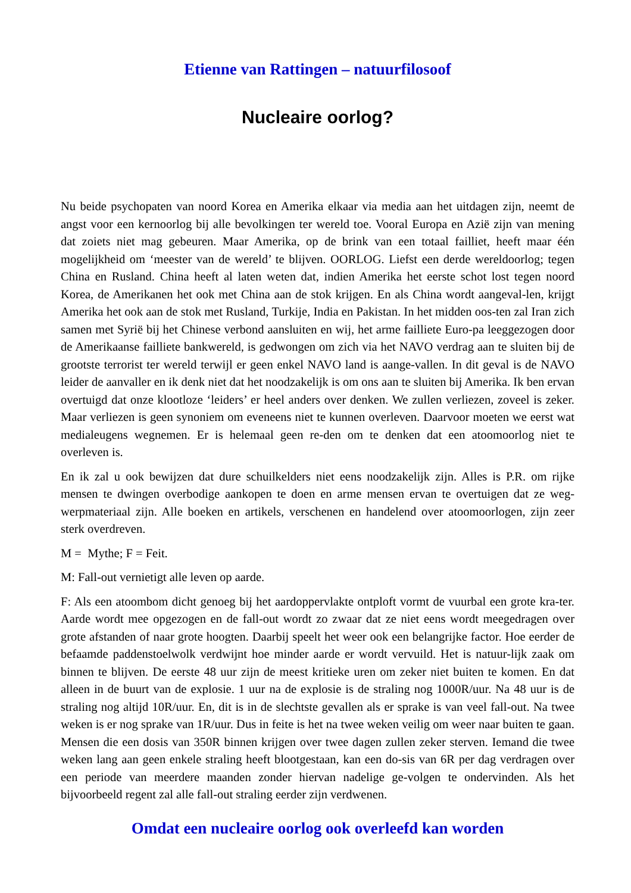Etienne van Rattingen – natuurfilosoof
Nucleaire oorlog?
Nu beide psychopaten van noord Korea en Amerika elkaar via media aan het uitdagen zijn, neemt de angst voor een kernoorlog bij alle bevolkingen ter wereld toe. Vooral Europa en Azië zijn van mening dat zoiets niet mag gebeuren. Maar Amerika, op de brink van een totaal failliet, heeft maar één mogelijkheid om ‘meester van de wereld’ te blijven. OORLOG. Liefst een derde wereldoorlog; tegen China en Rusland. China heeft al laten weten dat, indien Amerika het eerste schot lost tegen noord Korea, de Amerikanen het ook met China aan de stok krijgen. En als China wordt aangeval-len, krijgt Amerika het ook aan de stok met Rusland, Turkije, India en Pakistan. In het midden oos-ten zal Iran zich samen met Syrië bij het Chinese verbond aansluiten en wij, het arme failliete Euro-pa leeggezogen door de Amerikaanse failliete bankwereld, is gedwongen om zich via het NAVO verdrag aan te sluiten bij de grootste terrorist ter wereld terwijl er geen enkel NAVO land is aange-vallen. In dit geval is de NAVO leider de aanvaller en ik denk niet dat het noodzakelijk is om ons aan te sluiten bij Amerika. Ik ben ervan overtuigd dat onze klootloze ‘leiders’ er heel anders over denken. We zullen verliezen, zoveel is zeker. Maar verliezen is geen synoniem om eveneens niet te kunnen overleven. Daarvoor moeten we eerst wat medialeugens wegnemen. Er is helemaal geen re-den om te denken dat een atoomoorlog niet te overleven is.
En ik zal u ook bewijzen dat dure schuilkelders niet eens noodzakelijk zijn. Alles is P.R. om rijke mensen te dwingen overbodige aankopen te doen en arme mensen ervan te overtuigen dat ze weg-werpmateriaal zijn. Alle boeken en artikels, verschenen en handelend over atoomoorlogen, zijn zeer sterk overdreven.
M = Mythe; F = Feit.
M: Fall-out vernietigt alle leven op aarde.
F: Als een atoombom dicht genoeg bij het aardoppervlakte ontploft vormt de vuurbal een grote kra-ter. Aarde wordt mee opgezogen en de fall-out wordt zo zwaar dat ze niet eens wordt meegedragen over grote afstanden of naar grote hoogten. Daarbij speelt het weer ook een belangrijke factor. Hoe eerder de befaamde paddenstoelwolk verdwijnt hoe minder aarde er wordt vervuild. Het is natuur-lijk zaak om binnen te blijven. De eerste 48 uur zijn de meest kritieke uren om zeker niet buiten te komen. En dat alleen in de buurt van de explosie. 1 uur na de explosie is de straling nog 1000R/uur. Na 48 uur is de straling nog altijd 10R/uur. En, dit is in de slechtste gevallen als er sprake is van veel fall-out. Na twee weken is er nog sprake van 1R/uur. Dus in feite is het na twee weken veilig om weer naar buiten te gaan. Mensen die een dosis van 350R binnen krijgen over twee dagen zullen zeker sterven. Iemand die twee weken lang aan geen enkele straling heeft blootgestaan, kan een do-sis van 6R per dag verdragen over een periode van meerdere maanden zonder hiervan nadelige ge-volgen te ondervinden. Als het bijvoorbeeld regent zal alle fall-out straling eerder zijn verdwenen.
Omdat een nucleaire oorlog ook overleefd kan worden